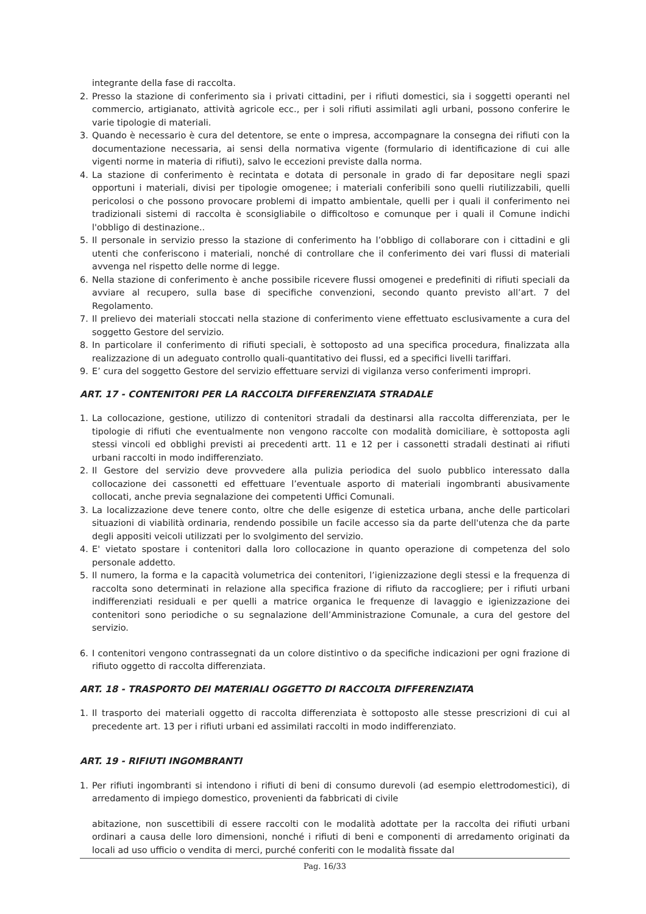integrante della fase di raccolta.
2. Presso la stazione di conferimento sia i privati cittadini, per i rifiuti domestici, sia i soggetti operanti nel commercio, artigianato, attività agricole ecc., per i soli rifiuti assimilati agli urbani, possono conferire le varie tipologie di materiali.
3. Quando è necessario è cura del detentore, se ente o impresa, accompagnare la consegna dei rifiuti con la documentazione necessaria, ai sensi della normativa vigente (formulario di identificazione di cui alle vigenti norme in materia di rifiuti), salvo le eccezioni previste dalla norma.
4. La stazione di conferimento è recintata e dotata di personale in grado di far depositare negli spazi opportuni i materiali, divisi per tipologie omogenee; i materiali conferibili sono quelli riutilizzabili, quelli pericolosi o che possono provocare problemi di impatto ambientale, quelli per i quali il conferimento nei tradizionali sistemi di raccolta è sconsigliabile o difficoltoso e comunque per i quali il Comune indichi l'obbligo di destinazione..
5. Il personale in servizio presso la stazione di conferimento ha l’obbligo di collaborare con i cittadini e gli utenti che conferiscono i materiali, nonché di controllare che il conferimento dei vari flussi di materiali avvenga nel rispetto delle norme di legge.
6. Nella stazione di conferimento è anche possibile ricevere flussi omogenei e predefiniti di rifiuti speciali da avviare al recupero, sulla base di specifiche convenzioni, secondo quanto previsto all’art. 7 del Regolamento.
7. Il prelievo dei materiali stoccati nella stazione di conferimento viene effettuato esclusivamente a cura del soggetto Gestore del servizio.
8. In particolare il conferimento di rifiuti speciali, è sottoposto ad una specifica procedura, finalizzata alla realizzazione di un adeguato controllo quali-quantitativo dei flussi, ed a specifici livelli tariffari.
9. E’ cura del soggetto Gestore del servizio effettuare servizi di vigilanza verso conferimenti impropri.
ART. 17 - CONTENITORI PER LA RACCOLTA DIFFERENZIATA STRADALE
1. La collocazione, gestione, utilizzo di contenitori stradali da destinarsi alla raccolta differenziata, per le tipologie di rifiuti che eventualmente non vengono raccolte con modalità domiciliare, è sottoposta agli stessi vincoli ed obblighi previsti ai precedenti artt. 11 e 12 per i cassonetti stradali destinati ai rifiuti urbani raccolti in modo indifferenziato.
2. Il Gestore del servizio deve provvedere alla pulizia periodica del suolo pubblico interessato dalla collocazione dei cassonetti ed effettuare l’eventuale asporto di materiali ingombranti abusivamente collocati, anche previa segnalazione dei competenti Uffici Comunali.
3. La localizzazione deve tenere conto, oltre che delle esigenze di estetica urbana, anche delle particolari situazioni di viabilità ordinaria, rendendo possibile un facile accesso sia da parte dell'utenza che da parte degli appositi veicoli utilizzati per lo svolgimento del servizio.
4. E' vietato spostare i contenitori dalla loro collocazione in quanto operazione di competenza del solo personale addetto.
5. Il numero, la forma e la capacità volumetrica dei contenitori, l’igienizzazione degli stessi e la frequenza di raccolta sono determinati in relazione alla specifica frazione di rifiuto da raccogliere; per i rifiuti urbani indifferenziati residuali e per quelli a matrice organica le frequenze di lavaggio e igienizzazione dei contenitori sono periodiche o su segnalazione dell’Amministrazione Comunale, a cura del gestore del servizio.
6. I contenitori vengono contrassegnati da un colore distintivo o da specifiche indicazioni per ogni frazione di rifiuto oggetto di raccolta differenziata.
ART. 18 - TRASPORTO DEI MATERIALI OGGETTO DI RACCOLTA DIFFERENZIATA
1. Il trasporto dei materiali oggetto di raccolta differenziata è sottoposto alle stesse prescrizioni di cui al precedente art. 13 per i rifiuti urbani ed assimilati raccolti in modo indifferenziato.
ART. 19 - RIFIUTI INGOMBRANTI
1. Per rifiuti ingombranti si intendono i rifiuti di beni di consumo durevoli (ad esempio elettrodomestici), di arredamento di impiego domestico, provenienti da fabbricati di civile
abitazione, non suscettibili di essere raccolti con le modalità adottate per la raccolta dei rifiuti urbani ordinari a causa delle loro dimensioni, nonché i rifiuti di beni e componenti di arredamento originati da locali ad uso ufficio o vendita di merci, purché conferiti con le modalità fissate dal
Pag. 16/33